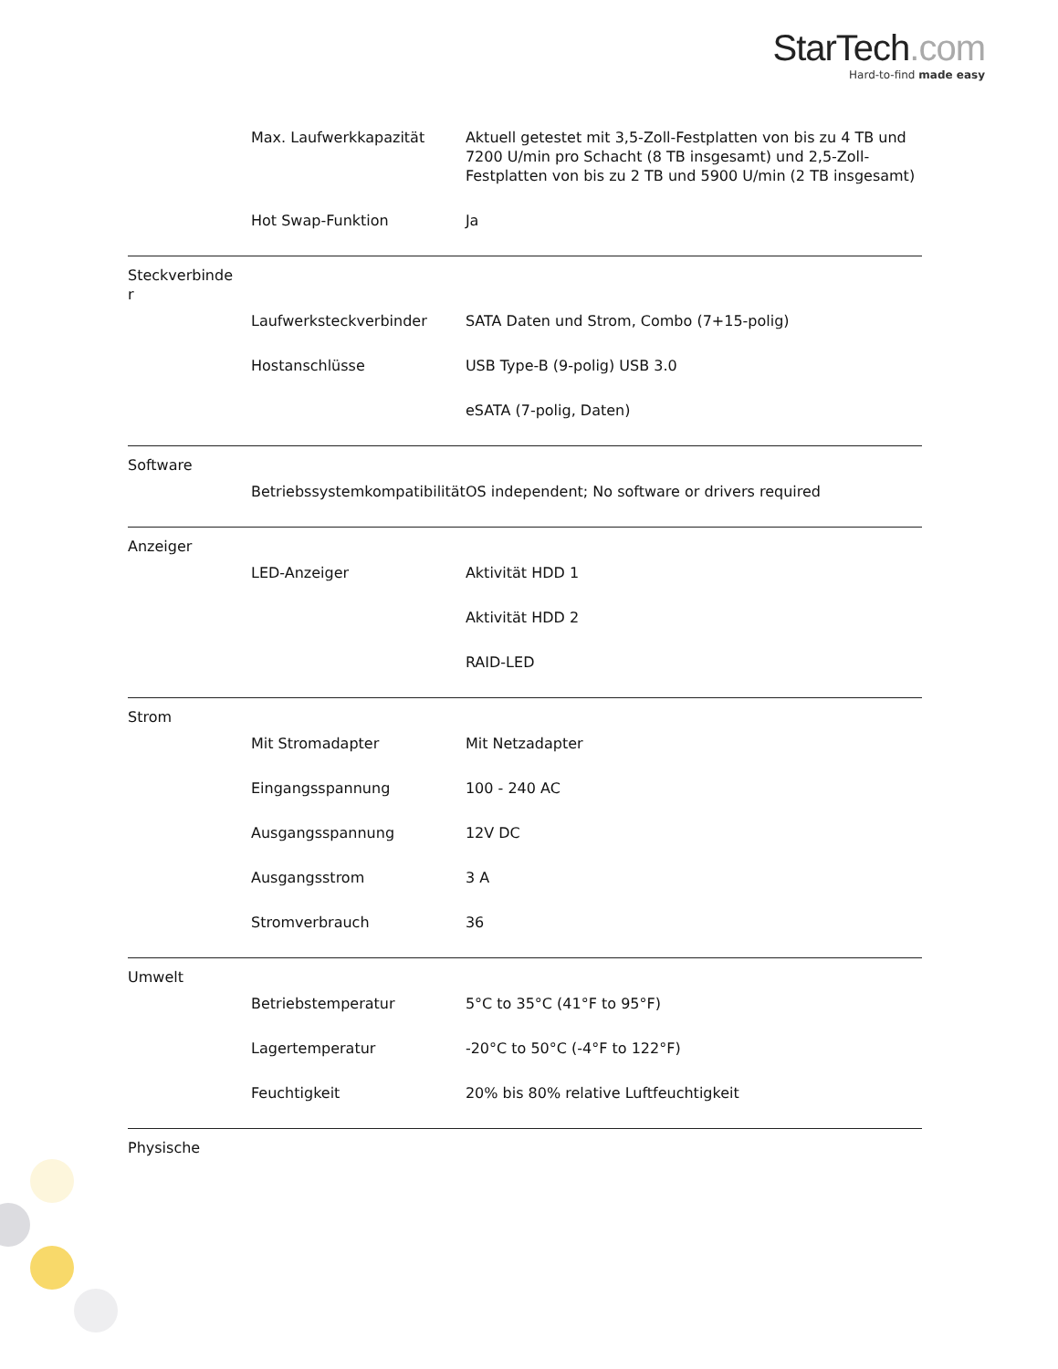StarTech.com
Hard-to-find made easy
| | Max. Laufwerkkapazität | Aktuell getestet mit 3,5-Zoll-Festplatten von bis zu 4 TB und 7200 U/min pro Schacht (8 TB insgesamt) und 2,5-Zoll-Festplatten von bis zu 2 TB und 5900 U/min (2 TB insgesamt) |
| | Hot Swap-Funktion | Ja |
| Steckverbinde r | | |
| | Laufwerksteckverbinder | SATA Daten und Strom, Combo (7+15-polig) |
| | Hostanschlüsse | USB Type-B (9-polig) USB 3.0 |
| | | eSATA (7-polig, Daten) |
| Software | | |
| | Betriebssystemkompatibilität | OS independent; No software or drivers required |
| Anzeiger | | |
| | LED-Anzeiger | Aktivität HDD 1 |
| | | Aktivität HDD 2 |
| | | RAID-LED |
| Strom | | |
| | Mit Stromadapter | Mit Netzadapter |
| | Eingangsspannung | 100 - 240 AC |
| | Ausgangsspannung | 12V DC |
| | Ausgangsstrom | 3 A |
| | Stromverbrauch | 36 |
| Umwelt | | |
| | Betriebstemperatur | 5°C to 35°C (41°F to 95°F) |
| | Lagertemperatur | -20°C to 50°C (-4°F to 122°F) |
| | Feuchtigkeit | 20% bis 80% relative Luftfeuchtigkeit |
| Physische | | |